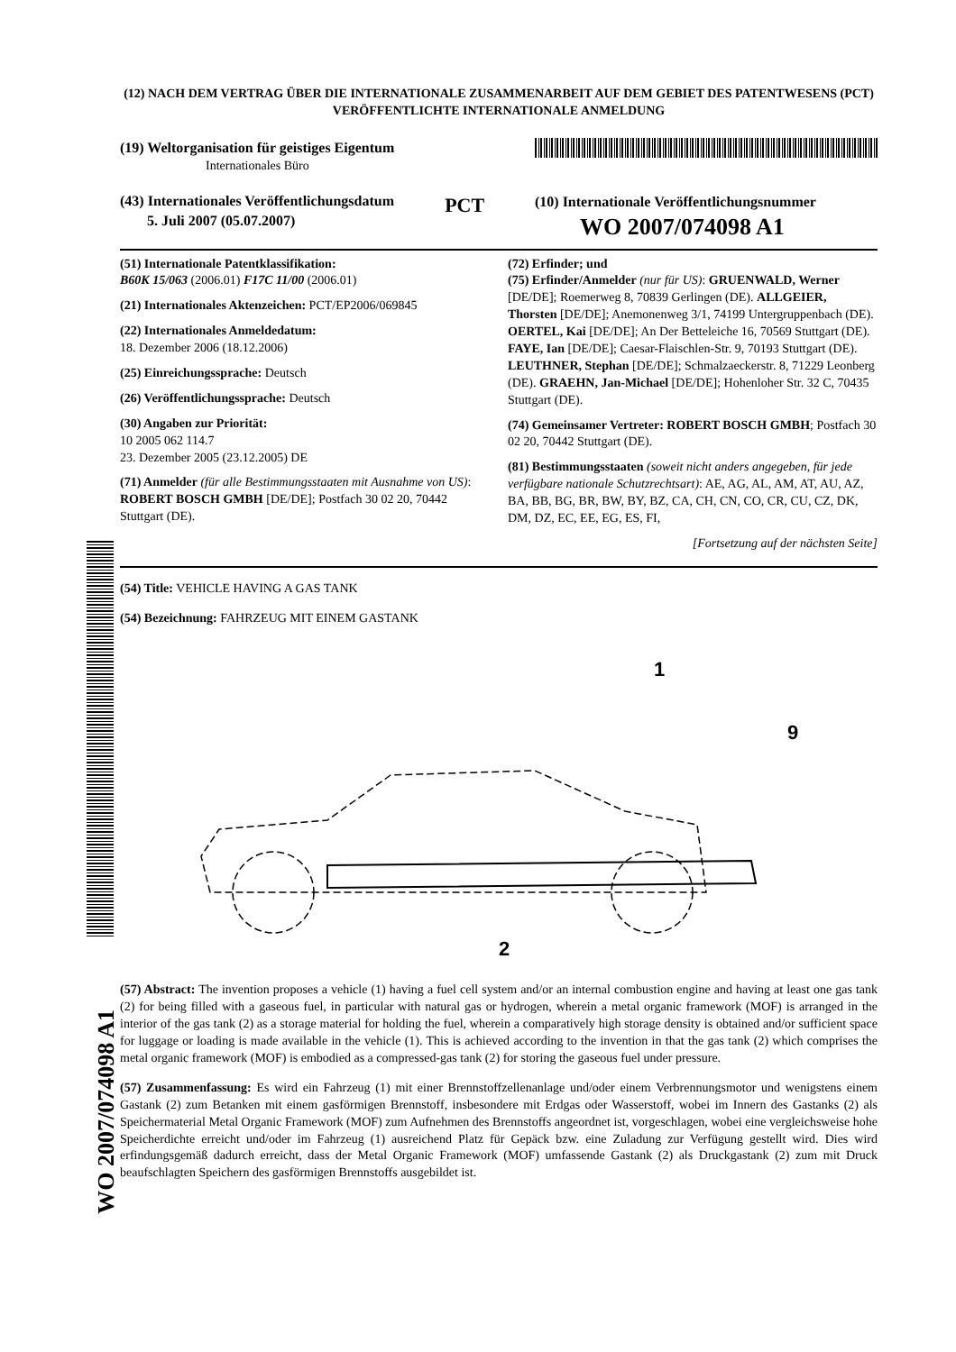WO 2007/074098 A1
(12) NACH DEM VERTRAG ÜBER DIE INTERNATIONALE ZUSAMMENARBEIT AUF DEM GEBIET DES PATENTWESENS (PCT) VERÖFFENTLICHTE INTERNATIONALE ANMELDUNG
(19) Weltorganisation für geistiges Eigentum
Internationales Büro
(43) Internationales Veröffentlichungsdatum
5. Juli 2007 (05.07.2007)
PCT
(10) Internationale Veröffentlichungsnummer
WO 2007/074098 A1
(51) Internationale Patentklassifikation:
B60K 15/063 (2006.01) F17C 11/00 (2006.01)
(21) Internationales Aktenzeichen: PCT/EP2006/069845
(22) Internationales Anmeldedatum:
18. Dezember 2006 (18.12.2006)
(25) Einreichungssprache: Deutsch
(26) Veröffentlichungssprache: Deutsch
(30) Angaben zur Priorität:
10 2005 062 114.7
23. Dezember 2005 (23.12.2005) DE
(71) Anmelder (für alle Bestimmungsstaaten mit Ausnahme von US): ROBERT BOSCH GMBH [DE/DE]; Postfach 30 02 20, 70442 Stuttgart (DE).
(72) Erfinder; und
(75) Erfinder/Anmelder (nur für US): GRUENWALD, Werner [DE/DE]; Roemerweg 8, 70839 Gerlingen (DE). ALLGEIER, Thorsten [DE/DE]; Anemonenweg 3/1, 74199 Untergruppenbach (DE). OERTEL, Kai [DE/DE]; An Der Betteleiche 16, 70569 Stuttgart (DE). FAYE, Ian [DE/DE]; Caesar-Flaischlen-Str. 9, 70193 Stuttgart (DE). LEUTHNER, Stephan [DE/DE]; Schmalzaeckerstr. 8, 71229 Leonberg (DE). GRAEHN, Jan-Michael [DE/DE]; Hohenloher Str. 32 C, 70435 Stuttgart (DE).
(74) Gemeinsamer Vertreter: ROBERT BOSCH GMBH; Postfach 30 02 20, 70442 Stuttgart (DE).
(81) Bestimmungsstaaten (soweit nicht anders angegeben, für jede verfügbare nationale Schutzrechtsart): AE, AG, AL, AM, AT, AU, AZ, BA, BB, BG, BR, BW, BY, BZ, CA, CH, CN, CO, CR, CU, CZ, DK, DM, DZ, EC, EE, EG, ES, FI,
[Fortsetzung auf der nächsten Seite]
(54) Title: VEHICLE HAVING A GAS TANK
(54) Bezeichnung: FAHRZEUG MIT EINEM GASTANK
1
9
2
(57) Abstract: The invention proposes a vehicle (1) having a fuel cell system and/or an internal combustion engine and having at least one gas tank (2) for being filled with a gaseous fuel, in particular with natural gas or hydrogen, wherein a metal organic framework (MOF) is arranged in the interior of the gas tank (2) as a storage material for holding the fuel, wherein a comparatively high storage density is obtained and/or sufficient space for luggage or loading is made available in the vehicle (1). This is achieved according to the invention in that the gas tank (2) which comprises the metal organic framework (MOF) is embodied as a compressed-gas tank (2) for storing the gaseous fuel under pressure.
(57) Zusammenfassung: Es wird ein Fahrzeug (1) mit einer Brennstoffzellenanlage und/oder einem Verbrennungsmotor und wenigstens einem Gastank (2) zum Betanken mit einem gasförmigen Brennstoff, insbesondere mit Erdgas oder Wasserstoff, wobei im Innern des Gastanks (2) als Speichermaterial Metal Organic Framework (MOF) zum Aufnehmen des Brennstoffs angeordnet ist, vorgeschlagen, wobei eine vergleichsweise hohe Speicherdichte erreicht und/oder im Fahrzeug (1) ausreichend Platz für Gepäck bzw. eine Zuladung zur Verfügung gestellt wird. Dies wird erfindungsgemäß dadurch erreicht, dass der Metal Organic Framework (MOF) umfassende Gastank (2) als Druckgastank (2) zum mit Druck beaufschlagten Speichern des gasförmigen Brennstoffs ausgebildet ist.